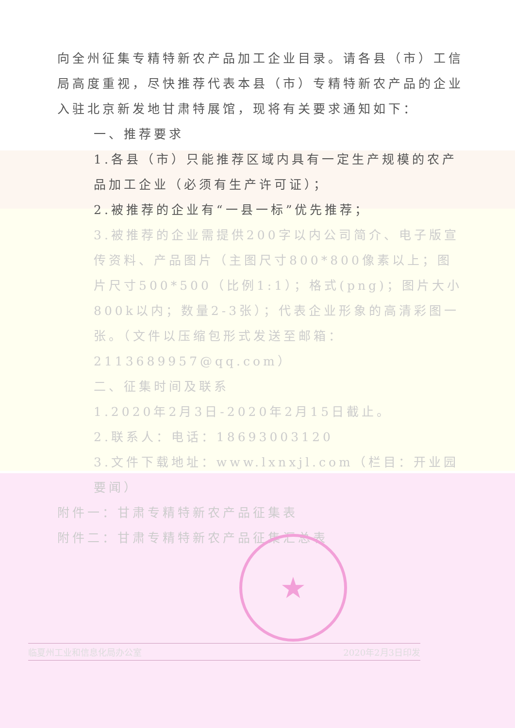向全州征集专精特新农产品加工企业目录。请各县（市）工信局高度重视，尽快推荐代表本县（市）专精特新农产品的企业入驻北京新发地甘肃特展馆，现将有关要求通知如下：
一、推荐要求
1.各县（市）只能推荐区域内具有一定生产规模的农产品加工企业（必须有生产许可证）；
2.被推荐的企业有“一县一标”优先推荐；
3.被推荐的企业需提供200字以内公司简介、电子版宣传资料、产品图片（主图尺寸800*800像素以上；图片尺寸500*500（比例1:1）；格式(png)；图片大小800k以内；数量2-3张）；代表企业形象的高清彩图一张。（文件以压缩包形式发送至邮箱：2113689957@qq.com）
二、征集时间及联系
1.2020年2月3日-2020年2月15日截止。
2.联系人：电话：18693003120
3.文件下载地址：www.lxnxjl.com（栏目：开业园要闻）
附件一：甘肃专精特新农产品征集表
附件二：甘肃专精特新农产品征集汇总表
★
临夏州工业和信息化局办公室 2020年2月3日印发